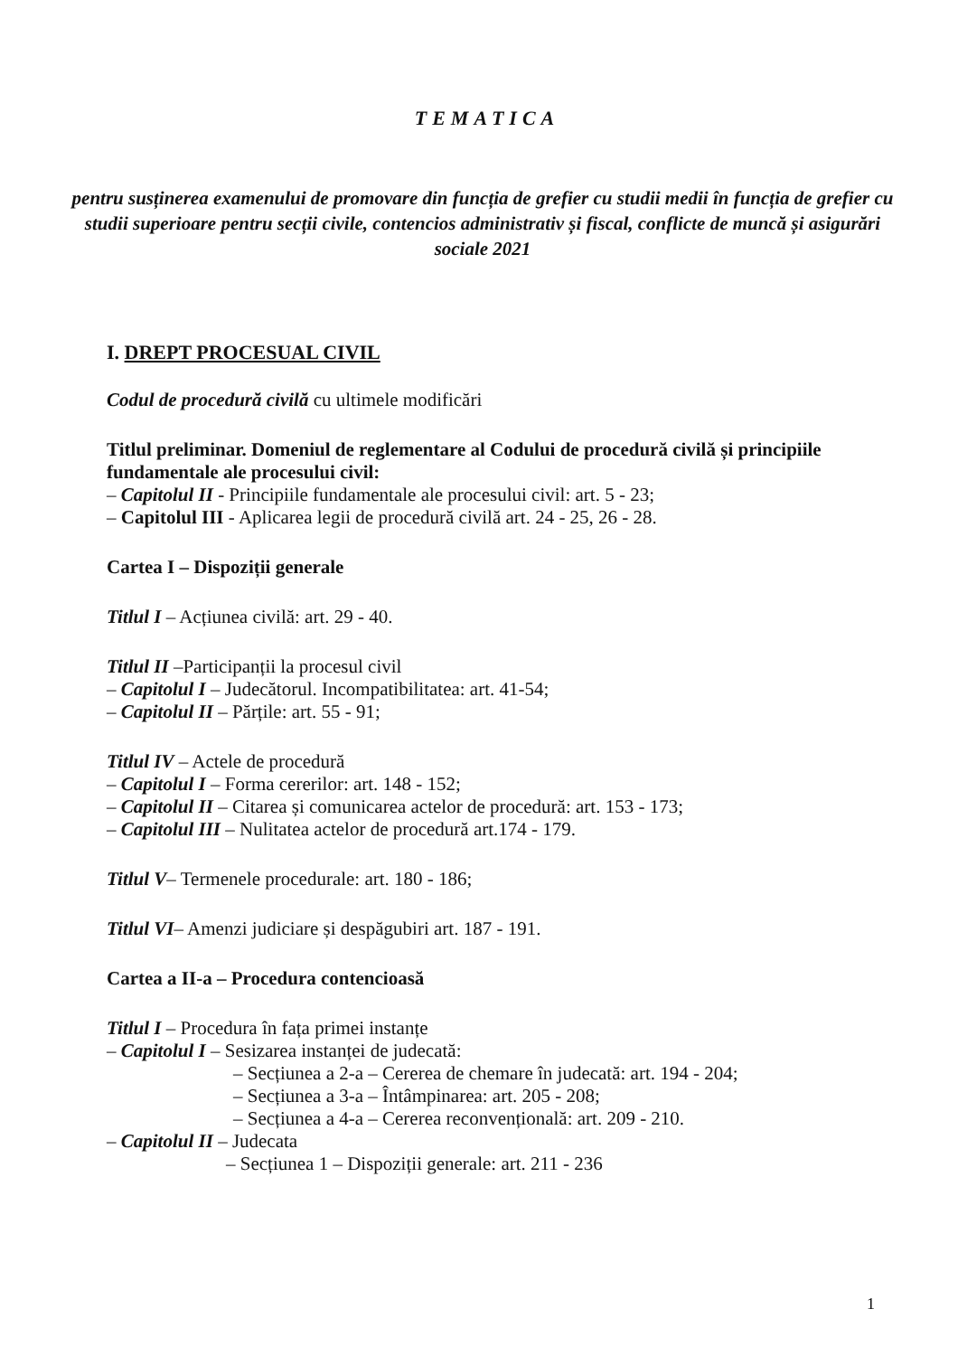TEMATICA
pentru susținerea examenului de promovare din funcția de grefier cu studii medii în funcția de grefier cu studii superioare pentru secții civile, contencios administrativ și fiscal, conflicte de muncă și asigurări sociale 2021
I. DREPT PROCESUAL CIVIL
Codul de procedură civilă cu ultimele modificări
Titlul preliminar. Domeniul de reglementare al Codului de procedură civilă și principiile fundamentale ale procesului civil:
– Capitolul II - Principiile fundamentale ale procesului civil: art. 5 - 23;
– Capitolul III - Aplicarea legii de procedură civilă art. 24 - 25, 26 - 28.
Cartea I – Dispoziții generale
Titlul I – Acțiunea civilă: art. 29 - 40.
Titlul II –Participanții la procesul civil
– Capitolul I – Judecătorul. Incompatibilitatea: art. 41-54;
– Capitolul II – Părțile: art. 55 - 91;
Titlul IV – Actele de procedură
– Capitolul I – Forma cererilor: art. 148 - 152;
– Capitolul II – Citarea și comunicarea actelor de procedură: art. 153 - 173;
– Capitolul III – Nulitatea actelor de procedură art.174 - 179.
Titlul V– Termenele procedurale: art. 180 - 186;
Titlul VI– Amenzi judiciare și despăgubiri art. 187 - 191.
Cartea a II-a – Procedura contencioasă
Titlul I – Procedura în fața primei instanțe
– Capitolul I – Sesizarea instanței de judecată:
– Secțiunea a 2-a – Cererea de chemare în judecată: art. 194 - 204;
– Secțiunea a 3-a – Întâmpinarea: art. 205 - 208;
– Secțiunea a 4-a – Cererea reconvențională: art. 209 - 210.
– Capitolul II – Judecata
– Secțiunea 1 – Dispoziții generale: art. 211 - 236
1